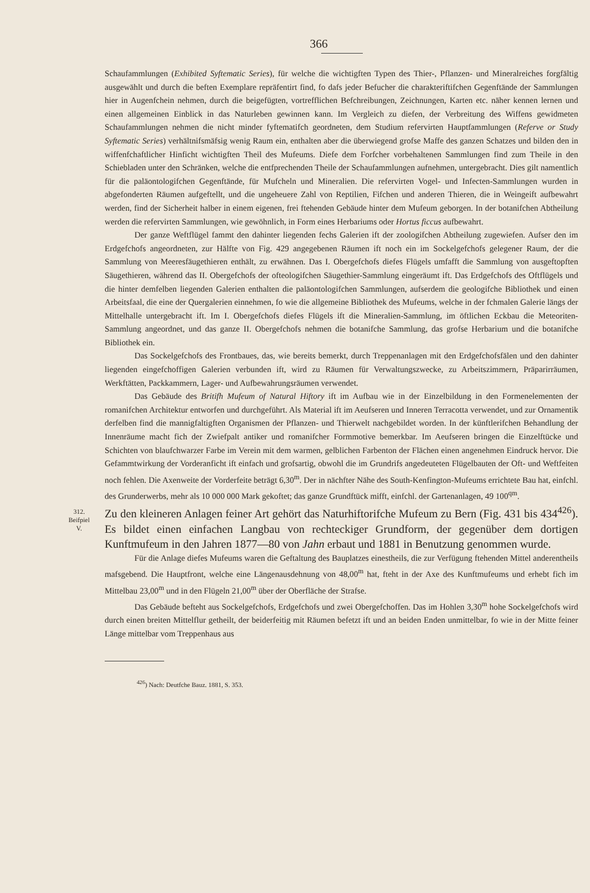366
Schaufammlungen (Exhibited Syftematic Series), für welche die wichtigften Typen des Thier-, Pflanzen- und Mineralreiches forgfältig ausgewählt und durch die beften Exemplare repräfentirt find, fo dafs jeder Befucher die charakteriftifchen Gegenftände der Sammlungen hier in Augenfchein nehmen, durch die beigefügten, vortrefflichen Befchreibungen, Zeichnungen, Karten etc. näher kennen lernen und einen allgemeinen Einblick in das Naturleben gewinnen kann. Im Vergleich zu diefen, der Verbreitung des Wiffens gewidmeten Schaufammlungen nehmen die nicht minder fyftematifch geordneten, dem Studium refervirten Hauptfammlungen (Referve or Study Syftematic Series) verhältnifsmäfsig wenig Raum ein, enthalten aber die überwiegend grofse Maffe des ganzen Schatzes und bilden den in wiffenfchaftlicher Hinficht wichtigften Theil des Mufeums. Diefe dem Forfcher vorbehaltenen Sammlungen find zum Theile in den Schiebladen unter den Schränken, welche die entfprechenden Theile der Schaufammlungen aufnehmen, untergebracht. Dies gilt namentlich für die paläontologifchen Gegenftände, für Mufcheln und Mineralien. Die refervirten Vogel- und Infecten-Sammlungen wurden in abgefonderten Räumen aufgeftellt, und die ungeheuere Zahl von Reptilien, Fifchen und anderen Thieren, die in Weingeift aufbewahrt werden, find der Sicherheit halber in einem eigenen, frei ftehenden Gebäude hinter dem Mufeum geborgen. In der botanifchen Abtheilung werden die refervirten Sammlungen, wie gewöhnlich, in Form eines Herbariums oder Hortus ficcus aufbewahrt.
Der ganze Weftflügel fammt den dahinter liegenden fechs Galerien ift der zoologifchen Abtheilung zugewiefen. Aufser den im Erdgefchofs angeordneten, zur Hälfte von Fig. 429 angegebenen Räumen ift noch ein im Sockelgefchofs gelegener Raum, der die Sammlung von Meeresfäugethieren enthält, zu erwähnen. Das I. Obergefchofs diefes Flügels umfafft die Sammlung von ausgeftopften Säugethieren, während das II. Obergefchofs der ofteologifchen Säugethier-Sammlung eingeräumt ift. Das Erdgefchofs des Oftflügels und die hinter demfelben liegenden Galerien enthalten die paläontologifchen Sammlungen, aufserdem die geologifche Bibliothek und einen Arbeitsfaal, die eine der Quergalerien einnehmen, fo wie die allgemeine Bibliothek des Mufeums, welche in der fchmalen Galerie längs der Mittelhalle untergebracht ift. Im I. Obergefchofs diefes Flügels ift die Mineralien-Sammlung, im öftlichen Eckbau die Meteoriten-Sammlung angeordnet, und das ganze II. Obergefchofs nehmen die botanifche Sammlung, das grofse Herbarium und die botanifche Bibliothek ein.
Das Sockelgefchofs des Frontbaues, das, wie bereits bemerkt, durch Treppenanlagen mit den Erdgefchofsfälen und den dahinter liegenden eingefchoffigen Galerien verbunden ift, wird zu Räumen für Verwaltungszwecke, zu Arbeitszimmern, Präparirräumen, Werkftätten, Packkammern, Lager- und Aufbewahrungsräumen verwendet.
Das Gebäude des Britifh Mufeum of Natural Hiftory ift im Aufbau wie in der Einzelbildung in den Formenelementen der romanifchen Architektur entworfen und durchgeführt. Als Material ift im Aeufseren und Inneren Terracotta verwendet, und zur Ornamentik derfelben find die mannigfaltigften Organismen der Pflanzen- und Thierwelt nachgebildet worden. In der künftlerifchen Behandlung der Innenräume macht fich der Zwiefpalt antiker und romanifcher Formmotive bemerkbar. Im Aeufseren bringen die Einzelftücke und Schichten von blaufchwarzer Farbe im Verein mit dem warmen, gelblichen Farbenton der Flächen einen angenehmen Eindruck hervor. Die Gefammtwirkung der Vorderanficht ift einfach und grofsartig, obwohl die im Grundrifs angedeuteten Flügelbauten der Oft- und Weftfeiten noch fehlen. Die Axenweite der Vorderfeite beträgt 6,30<sup>m</sup>. Der in nächfter Nähe des South-Kenfington-Mufeums errichtete Bau hat, einfchl. des Grunderwerbs, mehr als 10 000 000 Mark gekoftet; das ganze Grundftück mifft, einfchl. der Gartenanlagen, 49 100<sup>qm</sup>.
312.
Beifpiel
V.
Zu den kleineren Anlagen feiner Art gehört das Naturhiftorifche Mufeum zu Bern (Fig. 431 bis 434<sup>426</sup>). Es bildet einen einfachen Langbau von rechteckiger Grundform, der gegenüber dem dortigen Kunftmufeum in den Jahren 1877—80 von Jahn erbaut und 1881 in Benutzung genommen wurde.
Für die Anlage diefes Mufeums waren die Geftaltung des Bauplatzes einestheils, die zur Verfügung ftehenden Mittel anderentheils mafsgebend. Die Hauptfront, welche eine Längenausdehnung von 48,00<sup>m</sup> hat, fteht in der Axe des Kunftmufeums und erhebt fich im Mittelbau 23,00<sup>m</sup> und in den Flügeln 21,00<sup>m</sup> über der Oberfläche der Strafse.
Das Gebäude befteht aus Sockelgefchofs, Erdgefchofs und zwei Obergefchoffen. Das im Hohlen 3,30<sup>m</sup> hohe Sockelgefchofs wird durch einen breiten Mittelflur getheilt, der beiderfeitig mit Räumen befetzt ift und an beiden Enden unmittelbar, fo wie in der Mitte feiner Länge mittelbar vom Treppenhaus aus
<sup>426</sup>) Nach: Deutfche Bauz. 1881, S. 353.